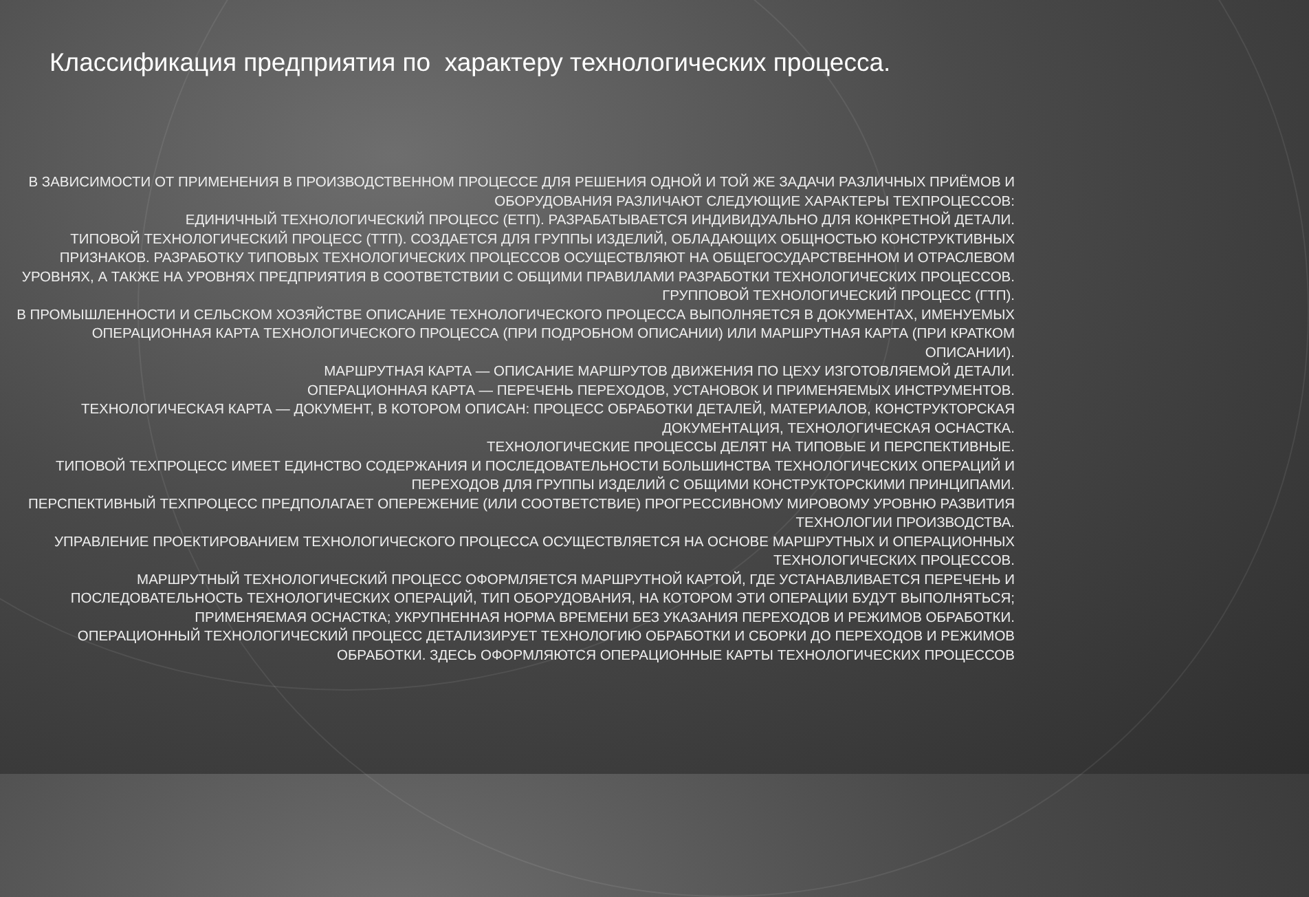Классификация предприятия по характеру технологических процесса.
В ЗАВИСИМОСТИ ОТ ПРИМЕНЕНИЯ В ПРОИЗВОДСТВЕННОМ ПРОЦЕССЕ ДЛЯ РЕШЕНИЯ ОДНОЙ И ТОЙ ЖЕ ЗАДАЧИ РАЗЛИЧНЫХ ПРИЁМОВ И ОБОРУДОВАНИЯ РАЗЛИЧАЮТ СЛЕДУЮЩИЕ ХАРАКТЕРЫ ТЕХПРОЦЕССОВ:
ЕДИНИЧНЫЙ ТЕХНОЛОГИЧЕСКИЙ ПРОЦЕСС (ЕТП). РАЗРАБАТЫВАЕТСЯ ИНДИВИДУАЛЬНО ДЛЯ КОНКРЕТНОЙ ДЕТАЛИ.
ТИПОВОЙ ТЕХНОЛОГИЧЕСКИЙ ПРОЦЕСС (ТТП). СОЗДАЕТСЯ ДЛЯ ГРУППЫ ИЗДЕЛИЙ, ОБЛАДАЮЩИХ ОБЩНОСТЬЮ КОНСТРУКТИВНЫХ ПРИЗНАКОВ. РАЗРАБОТКУ ТИПОВЫХ ТЕХНОЛОГИЧЕСКИХ ПРОЦЕССОВ ОСУЩЕСТВЛЯЮТ НА ОБЩЕГОСУДАРСТВЕННОМ И ОТРАСЛЕВОМ УРОВНЯХ, А ТАКЖЕ НА УРОВНЯХ ПРЕДПРИЯТИЯ В СООТВЕТСТВИИ С ОБЩИМИ ПРАВИЛАМИ РАЗРАБОТКИ ТЕХНОЛОГИЧЕСКИХ ПРОЦЕССОВ.
ГРУППОВОЙ ТЕХНОЛОГИЧЕСКИЙ ПРОЦЕСС (ГТП).
В ПРОМЫШЛЕННОСТИ И СЕЛЬСКОМ ХОЗЯЙСТВЕ ОПИСАНИЕ ТЕХНОЛОГИЧЕСКОГО ПРОЦЕССА ВЫПОЛНЯЕТСЯ В ДОКУМЕНТАХ, ИМЕНУЕМЫХ ОПЕРАЦИОННАЯ КАРТА ТЕХНОЛОГИЧЕСКОГО ПРОЦЕССА (ПРИ ПОДРОБНОМ ОПИСАНИИ) ИЛИ МАРШРУТНАЯ КАРТА (ПРИ КРАТКОМ ОПИСАНИИ).
МАРШРУТНАЯ КАРТА — ОПИСАНИЕ МАРШРУТОВ ДВИЖЕНИЯ ПО ЦЕХУ ИЗГОТОВЛЯЕМОЙ ДЕТАЛИ.
ОПЕРАЦИОННАЯ КАРТА — ПЕРЕЧЕНЬ ПЕРЕХОДОВ, УСТАНОВОК И ПРИМЕНЯЕМЫХ ИНСТРУМЕНТОВ.
ТЕХНОЛОГИЧЕСКАЯ КАРТА — ДОКУМЕНТ, В КОТОРОМ ОПИСАН: ПРОЦЕСС ОБРАБОТКИ ДЕТАЛЕЙ, МАТЕРИАЛОВ, КОНСТРУКТОРСКАЯ ДОКУМЕНТАЦИЯ, ТЕХНОЛОГИЧЕСКАЯ ОСНАСТКА.
ТЕХНОЛОГИЧЕСКИЕ ПРОЦЕССЫ ДЕЛЯТ НА ТИПОВЫЕ И ПЕРСПЕКТИВНЫЕ.
ТИПОВОЙ ТЕХПРОЦЕСС ИМЕЕТ ЕДИНСТВО СОДЕРЖАНИЯ И ПОСЛЕДОВАТЕЛЬНОСТИ БОЛЬШИНСТВА ТЕХНОЛОГИЧЕСКИХ ОПЕРАЦИЙ И ПЕРЕХОДОВ ДЛЯ ГРУППЫ ИЗДЕЛИЙ С ОБЩИМИ КОНСТРУКТОРСКИМИ ПРИНЦИПАМИ.
ПЕРСПЕКТИВНЫЙ ТЕХПРОЦЕСС ПРЕДПОЛАГАЕТ ОПЕРЕЖЕНИЕ (ИЛИ СООТВЕТСТВИЕ) ПРОГРЕССИВНОМУ МИРОВОМУ УРОВНЮ РАЗВИТИЯ ТЕХНОЛОГИИ ПРОИЗВОДСТВА.
УПРАВЛЕНИЕ ПРОЕКТИРОВАНИЕМ ТЕХНОЛОГИЧЕСКОГО ПРОЦЕССА ОСУЩЕСТВЛЯЕТСЯ НА ОСНОВЕ МАРШРУТНЫХ И ОПЕРАЦИОННЫХ ТЕХНОЛОГИЧЕСКИХ ПРОЦЕССОВ.
МАРШРУТНЫЙ ТЕХНОЛОГИЧЕСКИЙ ПРОЦЕСС ОФОРМЛЯЕТСЯ МАРШРУТНОЙ КАРТОЙ, ГДЕ УСТАНАВЛИВАЕТСЯ ПЕРЕЧЕНЬ И ПОСЛЕДОВАТЕЛЬНОСТЬ ТЕХНОЛОГИЧЕСКИХ ОПЕРАЦИЙ, ТИП ОБОРУДОВАНИЯ, НА КОТОРОМ ЭТИ ОПЕРАЦИИ БУДУТ ВЫПОЛНЯТЬСЯ; ПРИМЕНЯЕМАЯ ОСНАСТКА; УКРУПНЕННАЯ НОРМА ВРЕМЕНИ БЕЗ УКАЗАНИЯ ПЕРЕХОДОВ И РЕЖИМОВ ОБРАБОТКИ.
ОПЕРАЦИОННЫЙ ТЕХНОЛОГИЧЕСКИЙ ПРОЦЕСС ДЕТАЛИЗИРУЕТ ТЕХНОЛОГИЮ ОБРАБОТКИ И СБОРКИ ДО ПЕРЕХОДОВ И РЕЖИМОВ ОБРАБОТКИ. ЗДЕСЬ ОФОРМЛЯЮТСЯ ОПЕРАЦИОННЫЕ КАРТЫ ТЕХНОЛОГИЧЕСКИХ ПРОЦЕССОВ